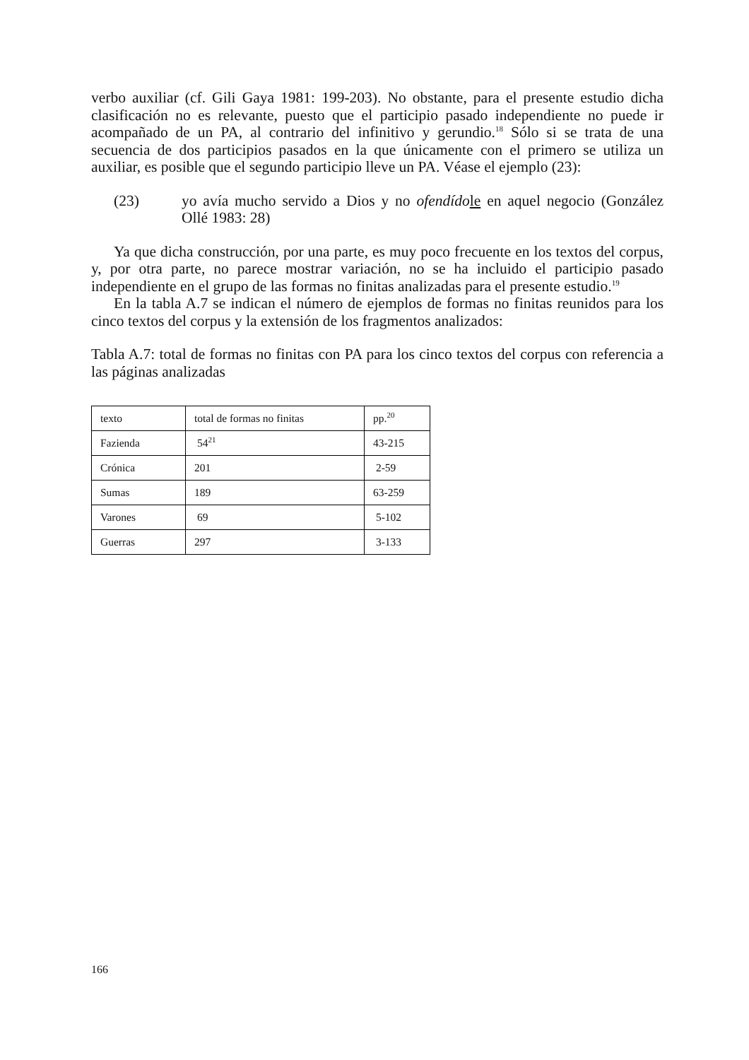verbo auxiliar (cf. Gili Gaya 1981: 199-203). No obstante, para el presente estudio dicha clasificación no es relevante, puesto que el participio pasado independiente no puede ir acompañado de un PA, al contrario del infinitivo y gerundio.<sup>18</sup> Sólo si se trata de una secuencia de dos participios pasados en la que únicamente con el primero se utiliza un auxiliar, es posible que el segundo participio lleve un PA. Véase el ejemplo (23):
(23) yo avía mucho servido a Dios y no ofendído le en aquel negocio (González Ollé 1983: 28)
Ya que dicha construcción, por una parte, es muy poco frecuente en los textos del corpus, y, por otra parte, no parece mostrar variación, no se ha incluido el participio pasado independiente en el grupo de las formas no finitas analizadas para el presente estudio.<sup>19</sup>
En la tabla A.7 se indican el número de ejemplos de formas no finitas reunidos para los cinco textos del corpus y la extensión de los fragmentos analizados:
Tabla A.7: total de formas no finitas con PA para los cinco textos del corpus con referencia a las páginas analizadas
| texto | total de formas no finitas | pp.<sup>20</sup> |
| Fazienda | 54<sup>21</sup> | 43-215 |
| Crónica | 201 | 2-59 |
| Sumas | 189 | 63-259 |
| Varones | 69 | 5-102 |
| Guerras | 297 | 3-133 |
166